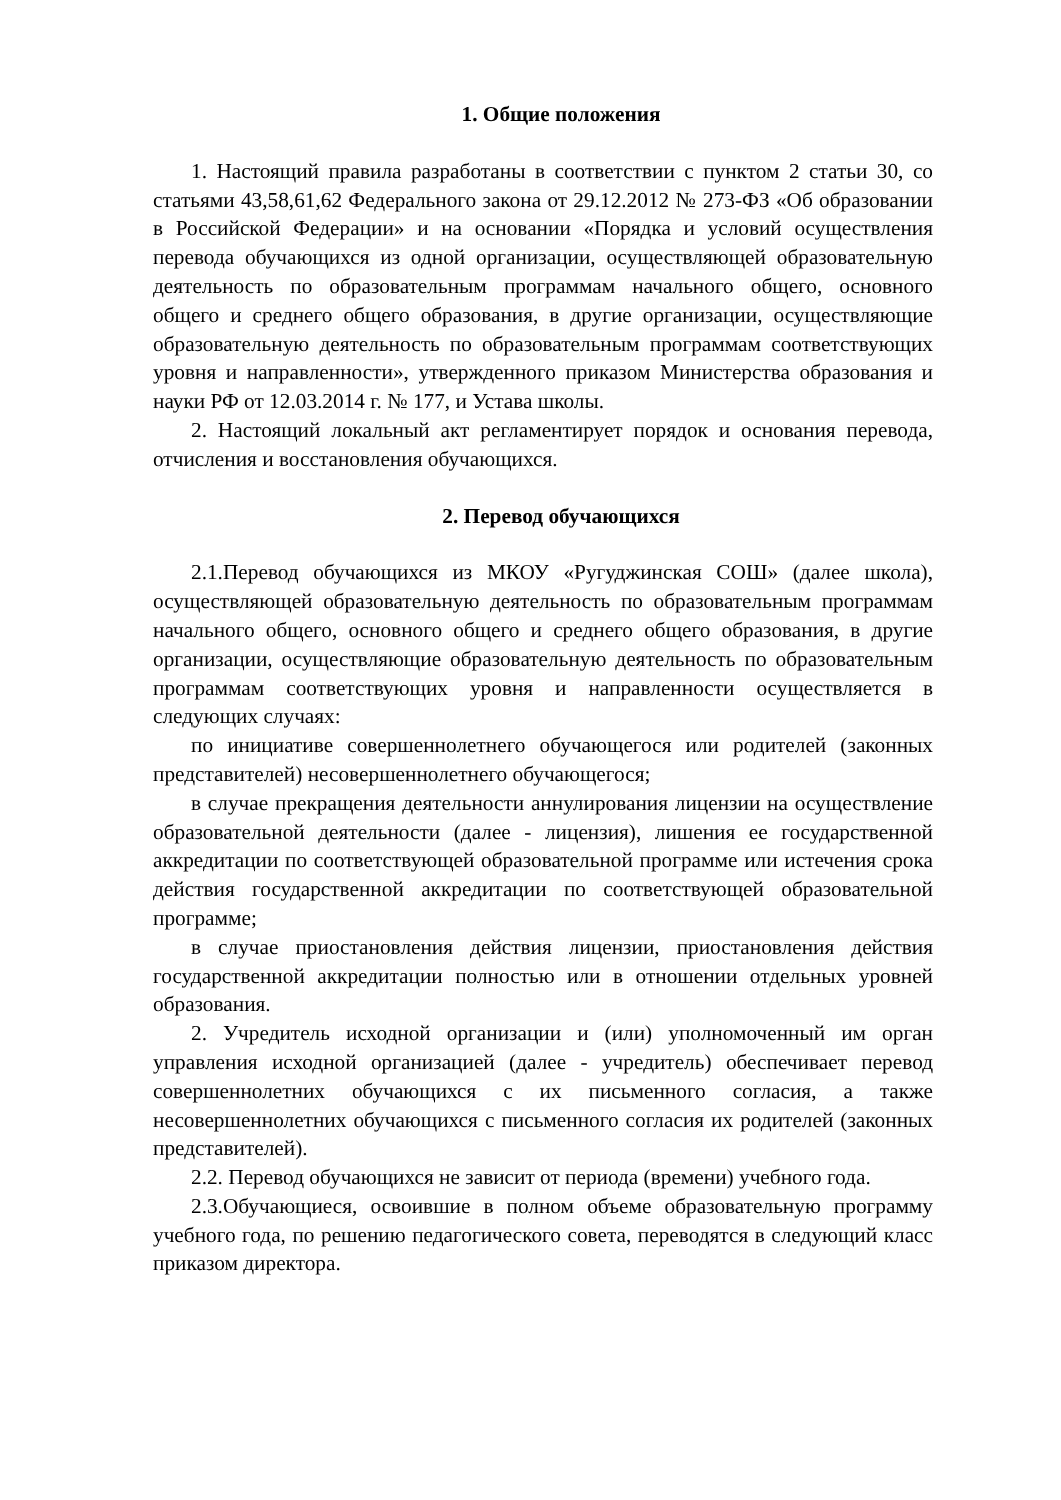1. Общие положения
1. Настоящий правила разработаны в соответствии с пунктом 2 статьи 30, со статьями 43,58,61,62 Федерального закона от 29.12.2012 № 273-ФЗ «Об образовании в Российской Федерации» и на основании «Порядка и условий осуществления перевода обучающихся из одной организации, осуществляющей образовательную деятельность по образовательным программам начального общего, основного общего и среднего общего образования, в другие организации, осуществляющие образовательную деятельность по образовательным программам соответствующих уровня и направленности», утвержденного приказом Министерства образования и науки РФ от 12.03.2014 г. № 177, и Устава школы.
2. Настоящий локальный акт регламентирует порядок и основания перевода, отчисления и восстановления обучающихся.
2. Перевод обучающихся
2.1.Перевод обучающихся из МКОУ «Ругуджинская СОШ» (далее школа), осуществляющей образовательную деятельность по образовательным программам начального общего, основного общего и среднего общего образования, в другие организации, осуществляющие образовательную деятельность по образовательным программам соответствующих уровня и направленности осуществляется в следующих случаях:
по инициативе совершеннолетнего обучающегося или родителей (законных представителей) несовершеннолетнего обучающегося;
в случае прекращения деятельности аннулирования лицензии на осуществление образовательной деятельности (далее - лицензия), лишения ее государственной аккредитации по соответствующей образовательной программе или истечения срока действия государственной аккредитации по соответствующей образовательной программе;
в случае приостановления действия лицензии, приостановления действия государственной аккредитации полностью или в отношении отдельных уровней образования.
2. Учредитель исходной организации и (или) уполномоченный им орган управления исходной организацией (далее - учредитель) обеспечивает перевод совершеннолетних обучающихся с их письменного согласия, а также несовершеннолетних обучающихся с письменного согласия их родителей (законных представителей).
2.2. Перевод обучающихся не зависит от периода (времени) учебного года.
2.3.Обучающиеся, освоившие в полном объеме образовательную программу учебного года, по решению педагогического совета, переводятся в следующий класс приказом директора.